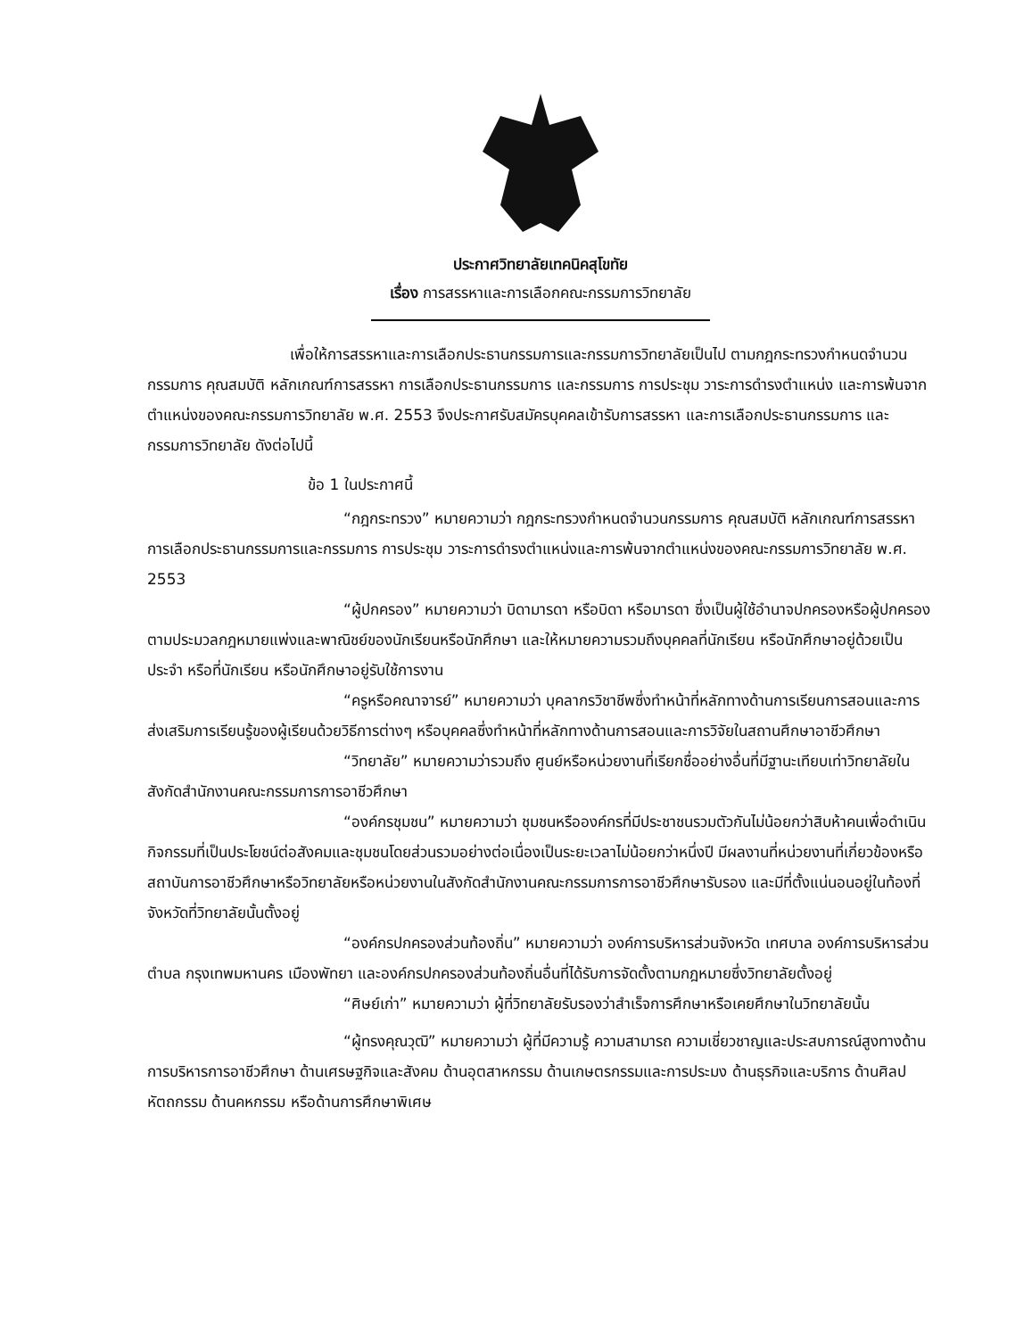ประกาศวิทยาลัยเทคนิคสุโขทัย
เรื่อง การสรรหาและการเลือกคณะกรรมการวิทยาลัย
เพื่อให้การสรรหาและการเลือกประธานกรรมการและกรรมการวิทยาลัยเป็นไป ตามกฎกระทรวงกำหนดจำนวนกรรมการ คุณสมบัติ หลักเกณฑ์การสรรหา การเลือกประธานกรรมการ และกรรมการ การประชุม วาระการดำรงตำแหน่ง และการพ้นจากตำแหน่งของคณะกรรมการวิทยาลัย พ.ศ. 2553 จึงประกาศรับสมัครบุคคลเข้ารับการสรรหา และการเลือกประธานกรรมการ และกรรมการวิทยาลัย ดังต่อไปนี้
ข้อ 1 ในประกาศนี้
“กฎกระทรวง” หมายความว่า กฎกระทรวงกำหนดจำนวนกรรมการ คุณสมบัติ หลักเกณฑ์การสรรหา การเลือกประธานกรรมการและกรรมการ การประชุม วาระการดำรงตำแหน่งและการพ้นจากตำแหน่งของคณะกรรมการวิทยาลัย พ.ศ. 2553
“ผู้ปกครอง” หมายความว่า บิดามารดา หรือบิดา หรือมารดา ซึ่งเป็นผู้ใช้อำนาจปกครองหรือผู้ปกครองตามประมวลกฎหมายแพ่งและพาณิชย์ของนักเรียนหรือนักศึกษา และให้หมายความรวมถึงบุคคลที่นักเรียน หรือนักศึกษาอยู่ด้วยเป็นประจำ หรือที่นักเรียน หรือนักศึกษาอยู่รับใช้การงาน
“ครูหรือคณาจารย์” หมายความว่า บุคลากรวิชาชีพซึ่งทำหน้าที่หลักทางด้านการเรียนการสอนและการส่งเสริมการเรียนรู้ของผู้เรียนด้วยวิธีการต่างๆ หรือบุคคลซึ่งทำหน้าที่หลักทางด้านการสอนและการวิจัยในสถานศึกษาอาชีวศึกษา
“วิทยาลัย” หมายความว่ารวมถึง ศูนย์หรือหน่วยงานที่เรียกชื่ออย่างอื่นที่มีฐานะเทียบเท่าวิทยาลัยในสังกัดสำนักงานคณะกรรมการการอาชีวศึกษา
“องค์กรชุมชน” หมายความว่า ชุมชนหรือองค์กรที่มีประชาชนรวมตัวกันไม่น้อยกว่าสิบห้าคนเพื่อดำเนินกิจกรรมที่เป็นประโยชน์ต่อสังคมและชุมชนโดยส่วนรวมอย่างต่อเนื่องเป็นระยะเวลาไม่น้อยกว่าหนึ่งปี มีผลงานที่หน่วยงานที่เกี่ยวข้องหรือสถาบันการอาชีวศึกษาหรือวิทยาลัยหรือหน่วยงานในสังกัดสำนักงานคณะกรรมการการอาชีวศึกษารับรอง และมีที่ตั้งแน่นอนอยู่ในท้องที่จังหวัดที่วิทยาลัยนั้นตั้งอยู่
“องค์กรปกครองส่วนท้องถิ่น” หมายความว่า องค์การบริหารส่วนจังหวัด เทศบาล องค์การบริหารส่วนตำบล กรุงเทพมหานคร เมืองพัทยา และองค์กรปกครองส่วนท้องถิ่นอื่นที่ได้รับการจัดตั้งตามกฎหมายซึ่งวิทยาลัยตั้งอยู่
“ศิษย์เก่า” หมายความว่า ผู้ที่วิทยาลัยรับรองว่าสำเร็จการศึกษาหรือเคยศึกษาในวิทยาลัยนั้น
“ผู้ทรงคุณวุฒิ” หมายความว่า ผู้ที่มีความรู้ ความสามารถ ความเชี่ยวชาญและประสบการณ์สูงทางด้านการบริหารการอาชีวศึกษา ด้านเศรษฐกิจและสังคม ด้านอุตสาหกรรม ด้านเกษตรกรรมและการประมง ด้านธุรกิจและบริการ ด้านศิลปหัตถกรรม ด้านคหกรรม หรือด้านการศึกษาพิเศษ